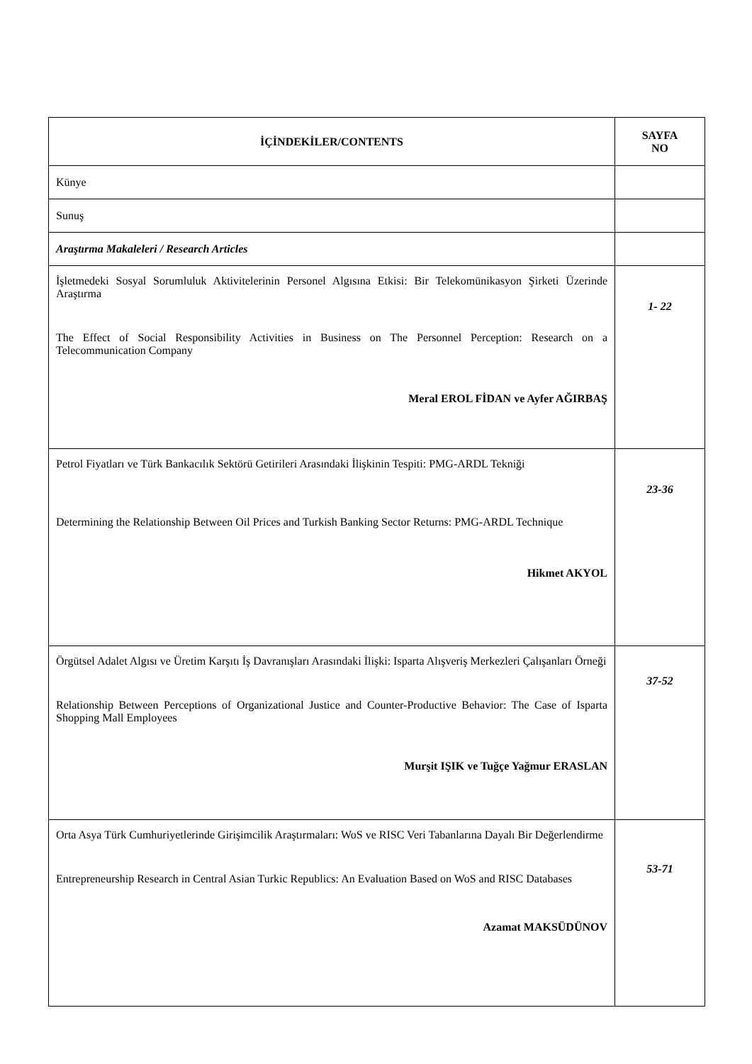| İÇİNDEKİLER/CONTENTS | SAYFA NO |
| --- | --- |
| Künye | |
| Sunuş | |
| Araştırma Makaleleri / Research Articles | |
| İşletmedeki Sosyal Sorumluluk Aktivitelerinin Personel Algısına Etkisi: Bir Telekomünikasyon Şirketi Üzerinde Araştırma The Effect of Social Responsibility Activities in Business on The Personnel Perception: Research on a Telecommunication Company Meral EROL FİDAN ve Ayfer AĞIRBAŞ | 1- 22 |
| Petrol Fiyatları ve Türk Bankacılık Sektörü Getirileri Arasındaki İlişkinin Tespiti: PMG-ARDL Tekniği Determining the Relationship Between Oil Prices and Turkish Banking Sector Returns: PMG-ARDL Technique Hikmet AKYOL | 23-36 |
| Örgütsel Adalet Algısı ve Üretim Karşıtı İş Davranışları Arasındaki İlişki: Isparta Alışveriş Merkezleri Çalışanları Örneği Relationship Between Perceptions of Organizational Justice and Counter-Productive Behavior: The Case of Isparta Shopping Mall Employees Murşit IŞIK ve Tuğçe Yağmur ERASLAN | 37-52 |
| Orta Asya Türk Cumhuriyetlerinde Girişimcilik Araştırmaları: WoS ve RISC Veri Tabanlarına Dayalı Bir Değerlendirme Entrepreneurship Research in Central Asian Turkic Republics: An Evaluation Based on WoS and RISC Databases Azamat MAKSÜDÜNOV | 53-71 |